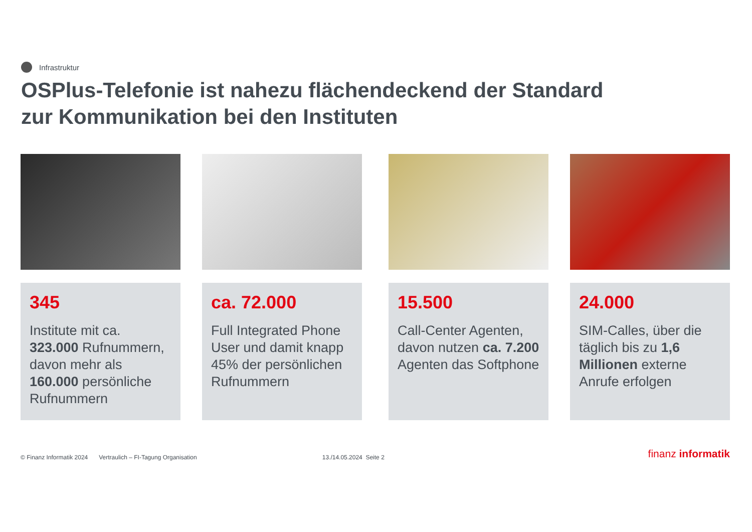Infrastruktur
OSPlus-Telefonie ist nahezu flächendeckend der Standard
zur Kommunikation bei den Instituten
345
Institute mit ca. 323.000 Rufnummern, davon mehr als 160.000 persönliche Rufnummern
ca. 72.000
Full Integrated Phone User und damit knapp 45% der persönlichen Rufnummern
15.500
Call-Center Agenten, davon nutzen ca. 7.200 Agenten das Softphone
24.000
SIM-Calles, über die täglich bis zu 1,6 Millionen externe Anrufe erfolgen
© Finanz Informatik 2024 Vertraulich – FI-Tagung Organisation 13./14.05.2024 Seite 2 finanz informatik